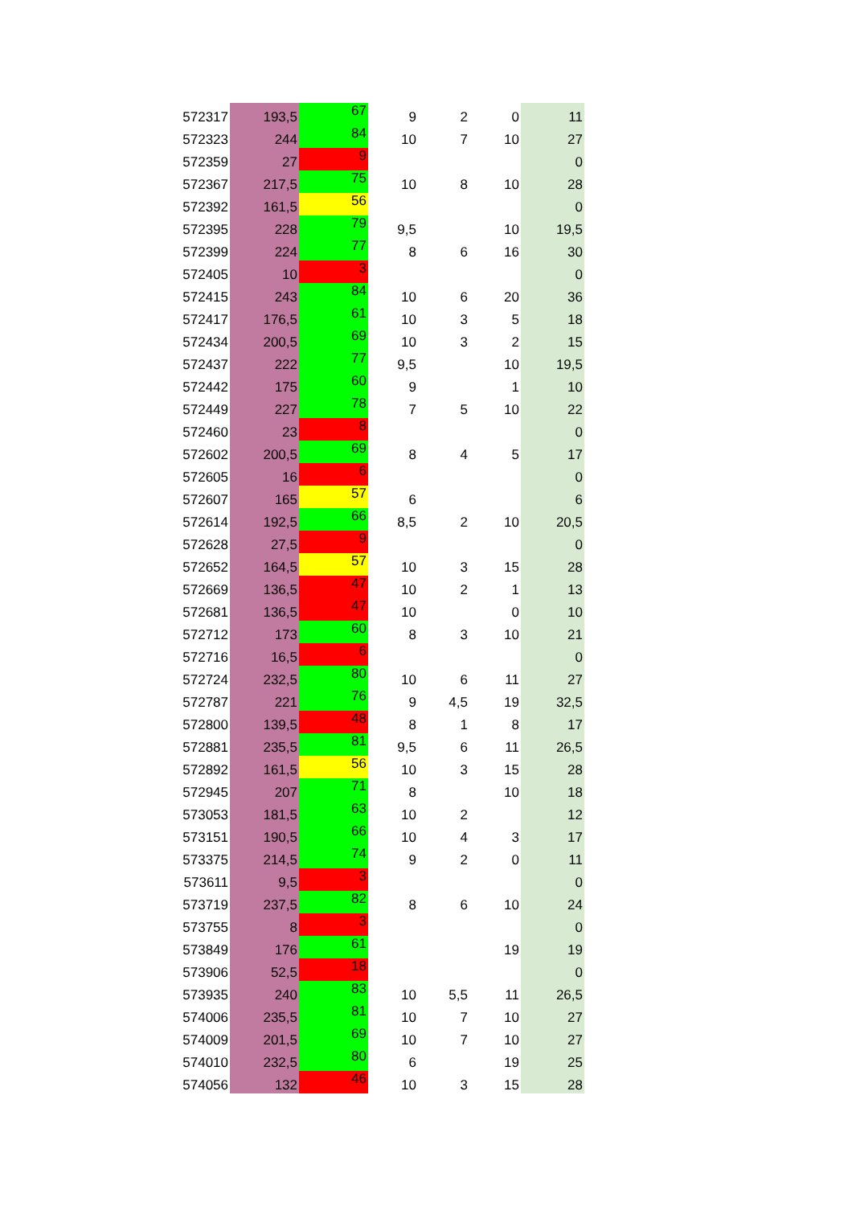| 572317 | 193,5 | 67 | 9 | 2 | 0 | 11 |
| 572323 | 244 | 84 | 10 | 7 | 10 | 27 |
| 572359 | 27 | 9 | | | | 0 |
| 572367 | 217,5 | 75 | 10 | 8 | 10 | 28 |
| 572392 | 161,5 | 56 | | | | 0 |
| 572395 | 228 | 79 | 9,5 | | 10 | 19,5 |
| 572399 | 224 | 77 | 8 | 6 | 16 | 30 |
| 572405 | 10 | 3 | | | | 0 |
| 572415 | 243 | 84 | 10 | 6 | 20 | 36 |
| 572417 | 176,5 | 61 | 10 | 3 | 5 | 18 |
| 572434 | 200,5 | 69 | 10 | 3 | 2 | 15 |
| 572437 | 222 | 77 | 9,5 | | 10 | 19,5 |
| 572442 | 175 | 60 | 9 | | 1 | 10 |
| 572449 | 227 | 78 | 7 | 5 | 10 | 22 |
| 572460 | 23 | 8 | | | | 0 |
| 572602 | 200,5 | 69 | 8 | 4 | 5 | 17 |
| 572605 | 16 | 6 | | | | 0 |
| 572607 | 165 | 57 | 6 | | | 6 |
| 572614 | 192,5 | 66 | 8,5 | 2 | 10 | 20,5 |
| 572628 | 27,5 | 9 | | | | 0 |
| 572652 | 164,5 | 57 | 10 | 3 | 15 | 28 |
| 572669 | 136,5 | 47 | 10 | 2 | 1 | 13 |
| 572681 | 136,5 | 47 | 10 | | 0 | 10 |
| 572712 | 173 | 60 | 8 | 3 | 10 | 21 |
| 572716 | 16,5 | 6 | | | | 0 |
| 572724 | 232,5 | 80 | 10 | 6 | 11 | 27 |
| 572787 | 221 | 76 | 9 | 4,5 | 19 | 32,5 |
| 572800 | 139,5 | 48 | 8 | 1 | 8 | 17 |
| 572881 | 235,5 | 81 | 9,5 | 6 | 11 | 26,5 |
| 572892 | 161,5 | 56 | 10 | 3 | 15 | 28 |
| 572945 | 207 | 71 | 8 | | 10 | 18 |
| 573053 | 181,5 | 63 | 10 | 2 | | 12 |
| 573151 | 190,5 | 66 | 10 | 4 | 3 | 17 |
| 573375 | 214,5 | 74 | 9 | 2 | 0 | 11 |
| 573611 | 9,5 | 3 | | | | 0 |
| 573719 | 237,5 | 82 | 8 | 6 | 10 | 24 |
| 573755 | 8 | 3 | | | | 0 |
| 573849 | 176 | 61 | | | 19 | 19 |
| 573906 | 52,5 | 18 | | | | 0 |
| 573935 | 240 | 83 | 10 | 5,5 | 11 | 26,5 |
| 574006 | 235,5 | 81 | 10 | 7 | 10 | 27 |
| 574009 | 201,5 | 69 | 10 | 7 | 10 | 27 |
| 574010 | 232,5 | 80 | 6 | | 19 | 25 |
| 574056 | 132 | 46 | 10 | 3 | 15 | 28 |